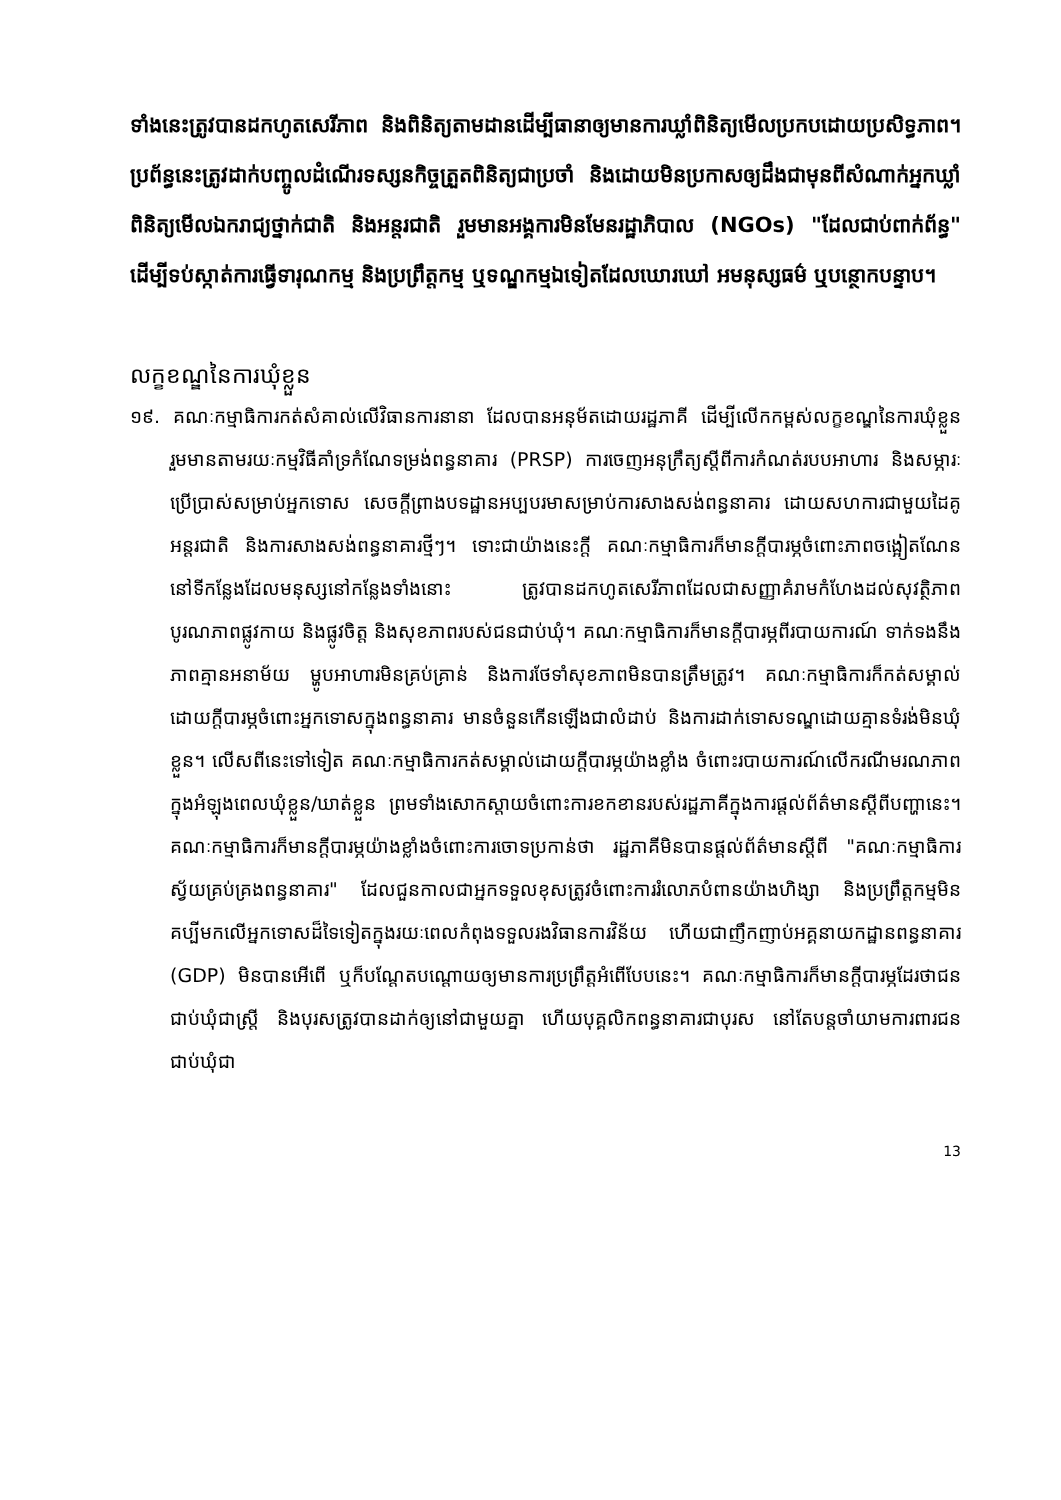ទាំងនេះត្រូវបានដកហូតសេរីភាព និងពិនិត្យតាមដានដើម្បីធានាឲ្យមានការឃ្លាំពិនិត្យមើលប្រកបដោយប្រសិទ្ធភាព។ ប្រព័ន្ធនេះត្រូវដាក់បញ្ចូលដំណើរទស្សនកិច្ចត្រួតពិនិត្យជាប្រចាំ និងដោយមិនប្រកាសឲ្យដឹងជាមុនពីសំណាក់អ្នកឃ្លាំពិនិត្យមើលឯករាជ្យថ្នាក់ជាតិ និងអន្តរជាតិ រួមមានអង្គការមិនមែនរដ្ឋាភិបាល (NGOs) "ដែលជាប់ពាក់ព័ន្ធ" ដើម្បីទប់ស្កាត់ការធ្វើទារុណកម្ម និងប្រព្រឹត្តកម្ម ឬទណ្ឌកម្មឯទៀតដែលឃោរឃៅ អមនុស្សធម៌ ឬបន្ថោកបន្ទាប។
លក្ខខណ្ឌនៃការឃុំខ្លួន
១៩. គណៈកម្មាធិការកត់សំគាល់លើវិធានការនានា ដែលបានអនុម័តដោយរដ្ឋភាគី ដើម្បីលើកកម្ពស់លក្ខខណ្ឌនៃការឃុំខ្លួន រួមមានតាមរយៈកម្មវិធីគាំទ្រកំណែទម្រង់ពន្ធនាគារ (PRSP) ការចេញអនុក្រឹត្យស្តីពីការកំណត់របបអាហារ និងសម្ភារៈប្រើប្រាស់សម្រាប់អ្នកទោស សេចក្តីព្រាងបទដ្ឋានអប្បបរមាសម្រាប់ការសាងសង់ពន្ធនាគារ ដោយសហការជាមួយដៃគូអន្តរជាតិ និងការសាងសង់ពន្ធនាគារថ្មីៗ។ ទោះជាយ៉ាងនេះក្តី គណៈកម្មាធិការក៏មានក្តីបារម្ភចំពោះភាពចង្អៀតណែននៅទីកន្លែងដែលមនុស្សនៅកន្លែងទាំងនោះ ត្រូវបានដកហូតសេរីភាពដែលជាសញ្ញាគំរាមកំហែងដល់សុវត្ថិភាព បូរណភាពផ្លូវកាយ និងផ្លូវចិត្ត និងសុខភាពរបស់ជនជាប់ឃុំ។ គណៈកម្មាធិការក៏មានក្តីបារម្ភពីរបាយការណ៍ ទាក់ទងនឹងភាពគ្មានអនាម័យ ម្ហូបអាហារមិនគ្រប់គ្រាន់ និងការថែទាំសុខភាពមិនបានត្រឹមត្រូវ។ គណៈកម្មាធិការក៏កត់សម្គាល់ដោយក្តីបារម្ភចំពោះអ្នកទោសក្នុងពន្ធនាគារ មានចំនួនកើនឡើងជាលំដាប់ និងការដាក់ទោសទណ្ឌដោយគ្មានទំរង់មិនឃុំខ្លួន។ លើសពីនេះទៅទៀត គណៈកម្មាធិការកត់សម្គាល់ដោយក្តីបារម្ភយ៉ាងខ្លាំង ចំពោះរបាយការណ៍លើករណីមរណភាពក្នុងអំឡុងពេលឃុំខ្លួន/ឃាត់ខ្លួន ព្រមទាំងសោកស្តាយចំពោះការខកខានរបស់រដ្ឋភាគីក្នុងការផ្តល់ព័ត៌មានស្តីពីបញ្ហានេះ។ គណៈកម្មាធិការក៏មានក្តីបារម្ភយ៉ាងខ្លាំងចំពោះការចោទប្រកាន់ថា រដ្ឋភាគីមិនបានផ្តល់ព័ត៌មានស្តីពី "គណៈកម្មាធិការស្វ័យគ្រប់គ្រងពន្ធនាគារ" ដែលជួនកាលជាអ្នកទទួលខុសត្រូវចំពោះការរំលោភបំពានយ៉ាងហិង្សា និងប្រព្រឹត្តកម្មមិនគប្បីមកលើអ្នកទោសដ៏ទៃទៀតក្នុងរយៈពេលកំពុងទទួលរងវិធានការវិន័យ ហើយជាញឹកញាប់អគ្គនាយកដ្ឋានពន្ធនាគារ (GDP) មិនបានអើពើ ឬក៏បណ្តែតបណ្តោយឲ្យមានការប្រព្រឹត្តអំពើបែបនេះ។ គណៈកម្មាធិការក៏មានក្តីបារម្ភដែរថាជនជាប់ឃុំជាស្ត្រី និងបុរសត្រូវបានដាក់ឲ្យនៅជាមួយគ្នា ហើយបុគ្គលិកពន្ធនាគារជាបុរស នៅតែបន្តចាំយាមការពារជនជាប់ឃុំជា
13